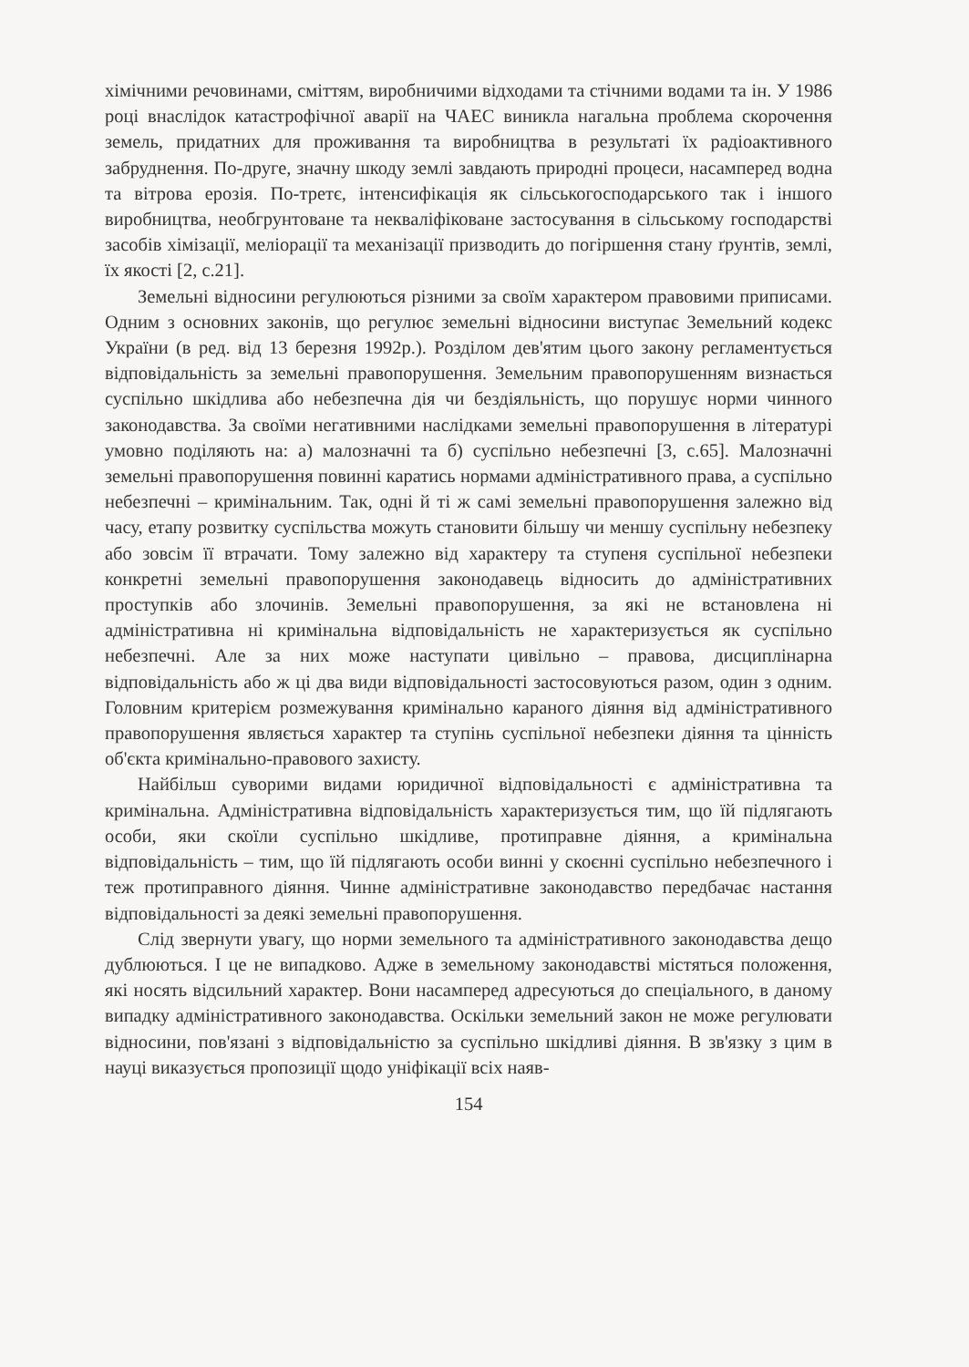хімічними речовинами, сміттям, виробничими відходами та стічними водами та ін. У 1986 році внаслідок катастрофічної аварії на ЧАЕС виникла нагальна проблема скорочення земель, придатних для проживання та виробництва в результаті їх радіоактивного забруднення. По-друге, значну шкоду землі завдають природні процеси, насамперед водна та вітрова ерозія. По-третє, інтенсифікація як сільськогосподарського так і іншого виробництва, необгрунтоване та некваліфіковане застосування в сільському господарстві засобів хімізації, меліорації та механізації призводить до погіршення стану ґрунтів, землі, їх якості [2, с.21].
Земельні відносини регулюються різними за своїм характером правовими приписами. Одним з основних законів, що регулює земельні відносини виступає Земельний кодекс України (в ред. від 13 березня 1992р.). Розділом дев'ятим цього закону регламентується відповідальність за земельні правопорушення. Земельним правопорушенням визнається суспільно шкідлива або небезпечна дія чи бездіяльність, що порушує норми чинного законодавства. За своїми негативними наслідками земельні правопорушення в літературі умовно поділяють на: а) малозначні та б) суспільно небезпечні [3, с.65]. Малозначні земельні правопорушення повинні каратись нормами адміністративного права, а суспільно небезпечні – кримінальним. Так, одні й ті ж самі земельні правопорушення залежно від часу, етапу розвитку суспільства можуть становити більшу чи меншу суспільну небезпеку або зовсім її втрачати. Тому залежно від характеру та ступеня суспільної небезпеки конкретні земельні правопорушення законодавець відносить до адміністративних проступків або злочинів. Земельні правопорушення, за які не встановлена ні адміністративна ні кримінальна відповідальність не характеризується як суспільно небезпечні. Але за них може наступати цивільно – правова, дисциплінарна відповідальність або ж ці два види відповідальності застосовуються разом, один з одним. Головним критерієм розмежування кримінально караного діяння від адміністративного правопорушення являється характер та ступінь суспільної небезпеки діяння та цінність об'єкта кримінально-правового захисту.
Найбільш суворими видами юридичної відповідальності є адміністративна та кримінальна. Адміністративна відповідальність характеризується тим, що їй підлягають особи, яки скоїли суспільно шкідливе, протиправне діяння, а кримінальна відповідальність – тим, що їй підлягають особи винні у скоєнні суспільно небезпечного і теж протиправного діяння. Чинне адміністративне законодавство передбачає настання відповідальності за деякі земельні правопорушення.
Слід звернути увагу, що норми земельного та адміністративного законодавства дещо дублюються. І це не випадково. Адже в земельному законодавстві містяться положення, які носять відсильний характер. Вони насамперед адресуються до спеціального, в даному випадку адміністративного законодавства. Оскільки земельний закон не може регулювати відносини, пов'язані з відповідальністю за суспільно шкідливі діяння. В зв'язку з цим в науці виказується пропозиції щодо уніфікації всіх наяв-
154